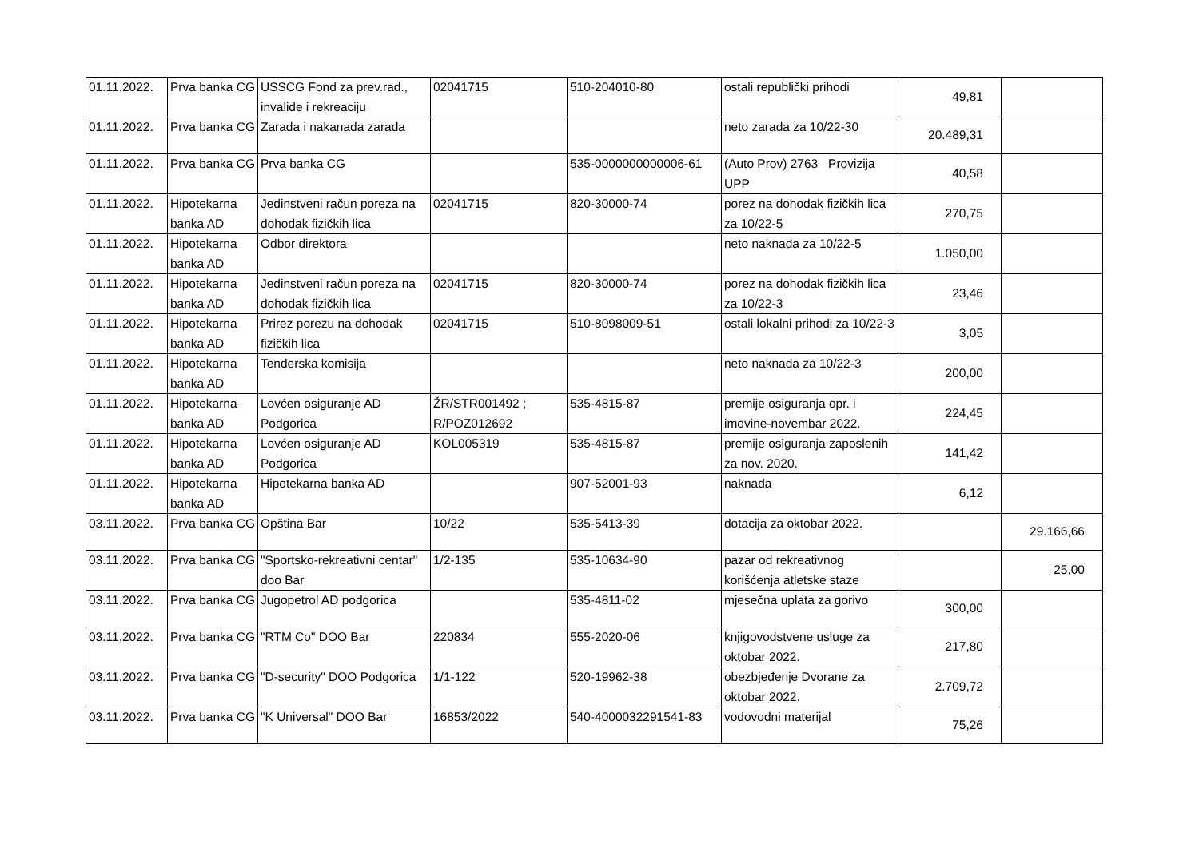| 01.11.2022. | Prva banka CG | USSCG Fond za prev.rad., invalide i rekreaciju | 02041715 | 510-204010-80 | ostali republički prihodi | 49,81 | |
| 01.11.2022. | Prva banka CG | Zarada i nakanada zarada | | | neto zarada za 10/22-30 | 20.489,31 | |
| 01.11.2022. | Prva banka CG | Prva banka CG | | 535-0000000000006-61 | (Auto Prov) 2763 Provizija UPP | 40,58 | |
| 01.11.2022. | Hipotekarna banka AD | Jedinstveni račun poreza na dohodak fizičkih lica | 02041715 | 820-30000-74 | porez na dohodak fizičkih lica za 10/22-5 | 270,75 | |
| 01.11.2022. | Hipotekarna banka AD | Odbor direktora | | | neto naknada za 10/22-5 | 1.050,00 | |
| 01.11.2022. | Hipotekarna banka AD | Jedinstveni račun poreza na dohodak fizičkih lica | 02041715 | 820-30000-74 | porez na dohodak fizičkih lica za 10/22-3 | 23,46 | |
| 01.11.2022. | Hipotekarna banka AD | Prirez porezu na dohodak fizičkih lica | 02041715 | 510-8098009-51 | ostali lokalni prihodi za 10/22-3 | 3,05 | |
| 01.11.2022. | Hipotekarna banka AD | Tenderska komisija | | | neto naknada za 10/22-3 | 200,00 | |
| 01.11.2022. | Hipotekarna banka AD | Lovćen osiguranje AD Podgorica | ŽR/STR001492 ; R/POZ012692 | 535-4815-87 | premije osiguranja opr. i imovine-novembar 2022. | 224,45 | |
| 01.11.2022. | Hipotekarna banka AD | Lovćen osiguranje AD Podgorica | KOL005319 | 535-4815-87 | premije osiguranja zaposlenih za nov. 2020. | 141,42 | |
| 01.11.2022. | Hipotekarna banka AD | Hipotekarna banka AD | | 907-52001-93 | naknada | 6,12 | |
| 03.11.2022. | Prva banka CG | Opština Bar | 10/22 | 535-5413-39 | dotacija za oktobar 2022. | | 29.166,66 |
| 03.11.2022. | Prva banka CG | "Sportsko-rekreativni centar" doo Bar | 1/2-135 | 535-10634-90 | pazar od rekreativnog korišćenja atletske staze | | 25,00 |
| 03.11.2022. | Prva banka CG | Jugopetrol AD podgorica | | 535-4811-02 | mjesečna uplata za gorivo | 300,00 | |
| 03.11.2022. | Prva banka CG | "RTM Co" DOO Bar | 220834 | 555-2020-06 | knjigovodstvene usluge za oktobar 2022. | 217,80 | |
| 03.11.2022. | Prva banka CG | "D-security" DOO Podgorica | 1/1-122 | 520-19962-38 | obezbjeđenje Dvorane za oktobar 2022. | 2.709,72 | |
| 03.11.2022. | Prva banka CG | "K Universal" DOO Bar | 16853/2022 | 540-4000032291541-83 | vodovodni materijal | 75,26 | |